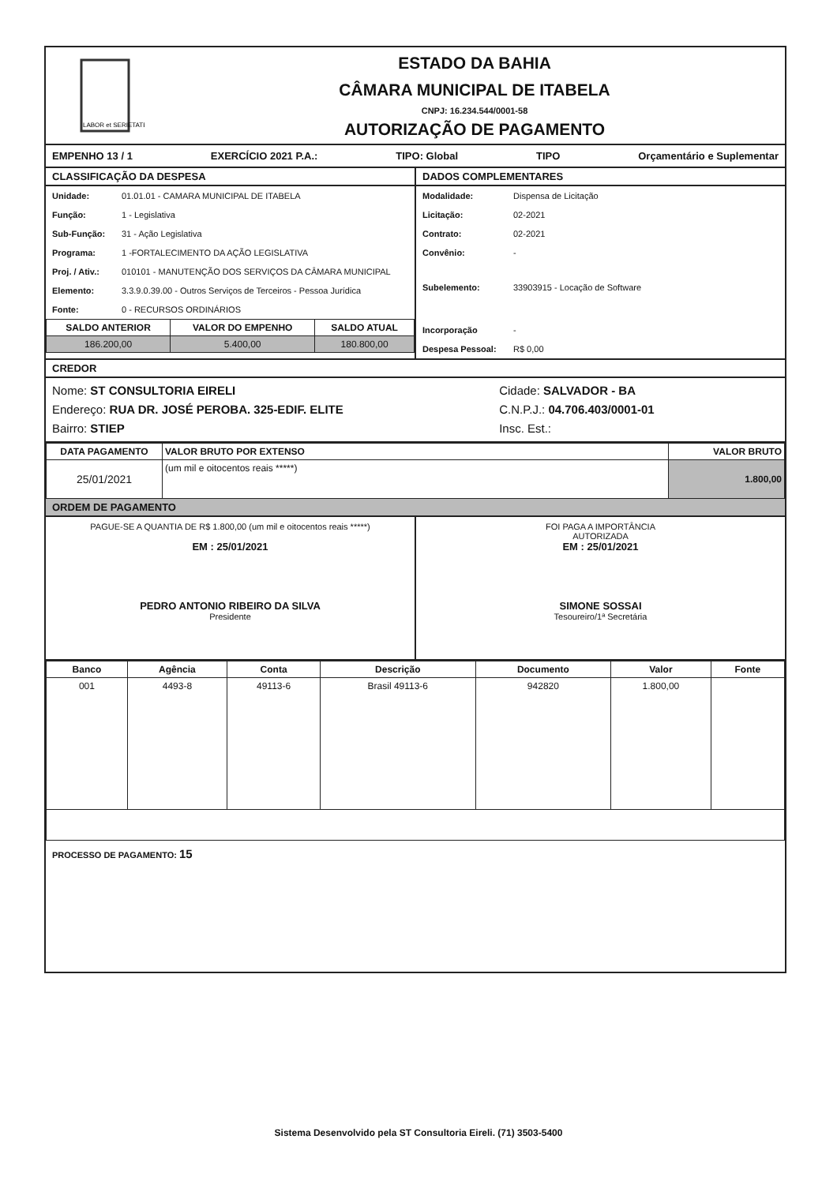LABOR et SERIETATE
ESTADO DA BAHIA
CÂMARA MUNICIPAL DE ITABELA
CNPJ: 16.234.544/0001-58
AUTORIZAÇÃO DE PAGAMENTO
EMPENHO 13 / 1 EXERCÍCIO 2021 P.A.: TIPO: Global TIPO Orçamentário e Suplementar
CLASSIFICAÇÃO DA DESPESA
Unidade: 01.01.01 - CAMARA MUNICIPAL DE ITABELA
Função: 1 - Legislativa
Sub-Função: 31 - Ação Legislativa
Programa: 1 -FORTALECIMENTO DA AÇÃO LEGISLATIVA
Proj. / Ativ.: 010101 - MANUTENÇÃO DOS SERVIÇOS DA CÂMARA MUNICIPAL
Elemento: 3.3.9.0.39.00 - Outros Serviços de Terceiros - Pessoa Jurídica
Fonte: 0 - RECURSOS ORDINÁRIOS
| SALDO ANTERIOR | VALOR DO EMPENHO | SALDO ATUAL |
| --- | --- | --- |
| 186.200,00 | 5.400,00 | 180.800,00 |
DADOS COMPLEMENTARES
Modalidade: Dispensa de Licitação
Licitação: 02-2021
Contrato: 02-2021
Convênio: -
Subelemento: 33903915 - Locação de Software
Incorporação -
Despesa Pessoal: R$ 0,00
CREDOR
Nome: ST CONSULTORIA EIRELI
Endereço: RUA DR. JOSÉ PEROBA. 325-EDIF. ELITE
Bairro: STIEP
Cidade: SALVADOR - BA
C.N.P.J.: 04.706.403/0001-01
Insc. Est.:
| DATA PAGAMENTO | VALOR BRUTO POR EXTENSO | VALOR BRUTO |
| --- | --- | --- |
| 25/01/2021 | (um mil e oitocentos reais *****) | 1.800,00 |
ORDEM DE PAGAMENTO
PAGUE-SE A QUANTIA DE R$ 1.800,00 (um mil e oitocentos reais *****)
EM : 25/01/2021
PEDRO ANTONIO RIBEIRO DA SILVA
Presidente
FOI PAGA A IMPORTÂNCIA
AUTORIZADA
EM : 25/01/2021
SIMONE SOSSAI
Tesoureiro/1ª Secretária
| Banco | Agência | Conta | Descrição | Documento | Valor | Fonte |
| --- | --- | --- | --- | --- | --- | --- |
| 001 | 4493-8 | 49113-6 | Brasil 49113-6 | 942820 | 1.800,00 | |
PROCESSO DE PAGAMENTO: 15
Sistema Desenvolvido pela ST Consultoria Eireli. (71) 3503-5400